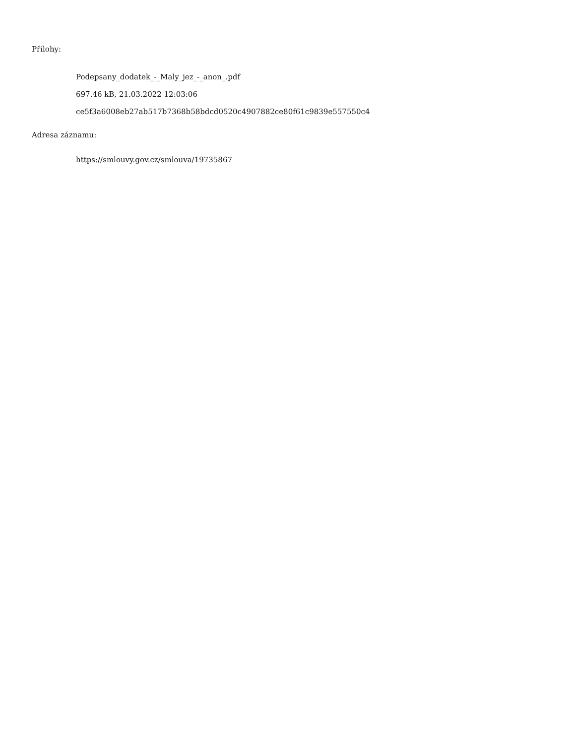Přílohy:
Podepsany_dodatek_-_Maly_jez_-_anon_.pdf
697.46 kB, 21.03.2022 12:03:06
ce5f3a6008eb27ab517b7368b58bdcd0520c4907882ce80f61c9839e557550c4
Adresa záznamu:
https://smlouvy.gov.cz/smlouva/19735867